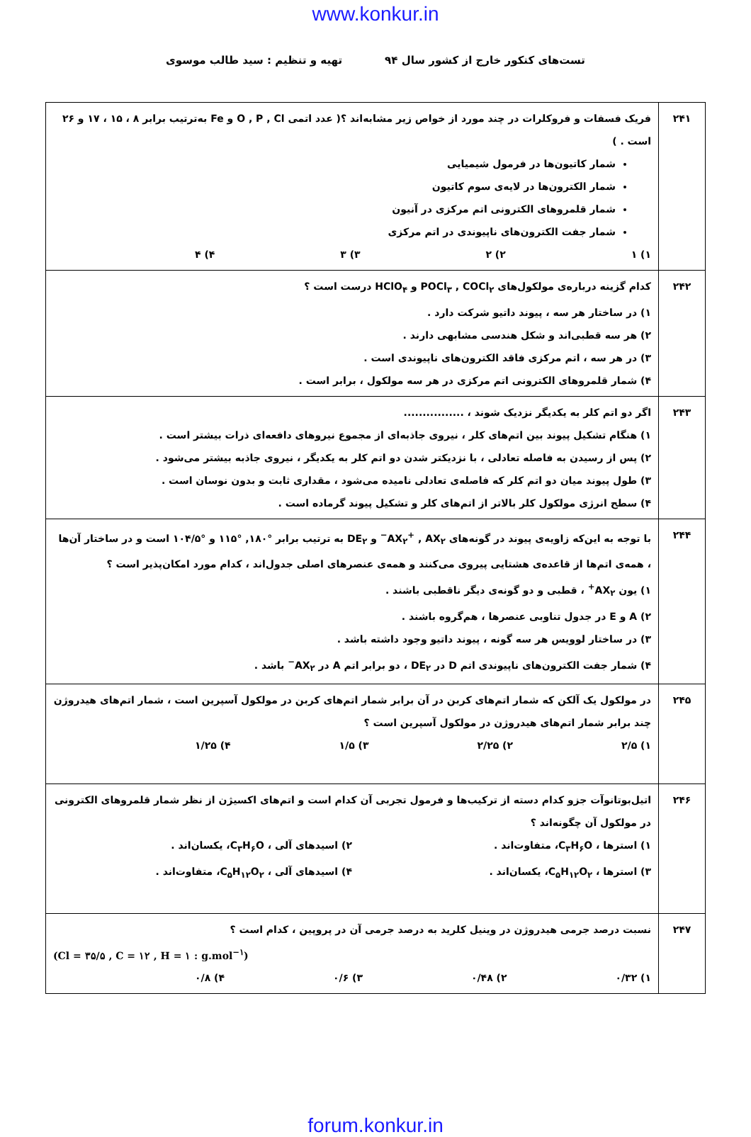www.konkur.in
تست‌های کنکور خارج از کشور سال ۹۴ تهیه و تنظیم : سید طالب موسوی
| ۲۴۱ | فریک فسفات و فروکلرات در چند مورد از خواص زیر مشابه‌اند ؟( عدد اتمی O , P , Cl و Fe به‌ترتیب برابر ۸ ، ۱۵ ، ۱۷ و ۲۶ است . ) شمار کاتیون‌ها در فرمول شیمیایی شمار الکترون‌ها در لایه‌ی سوم کاتیون شمار قلمروهای الکترونی اتم مرکزی در آنیون شمار جفت الکترون‌های ناپیوندی در اتم مرکزی ۱) ۱ ۲) ۲ ۳) ۳ ۴) ۴ |
| ۲۴۲ | کدام گزینه درباره‌ی مولکول‌های POCl<sub>۳</sub> , COCl<sub>۲</sub> و HClO<sub>۴</sub> درست است ؟ ۱) در ساختار هر سه ، پیوند داتیو شرکت دارد . ۲) هر سه قطبی‌اند و شکل هندسی مشابهی دارند . ۳) در هر سه ، اتم مرکزی فاقد الکترون‌های ناپیوندی است . ۴) شمار قلمروهای الکترونی اتم مرکزی در هر سه مولکول ، برابر است . |
| ۲۴۳ | اگر دو اتم کلر به یکدیگر نزدیک شوند ، ................ ۱) هنگام تشکیل پیوند بین اتم‌های کلر ، نیروی جاذبه‌ای از مجموع نیروهای دافعه‌ای ذرات بیشتر است . ۲) پس از رسیدن به فاصله تعادلی ، با نزدیکتر شدن دو اتم کلر به یکدیگر ، نیروی جاذبه بیشتر می‌شود . ۳) طول پیوند میان دو اتم کلر که فاصله‌ی تعادلی نامیده می‌شود ، مقداری ثابت و بدون نوسان است . ۴) سطح انرژی مولکول کلر بالاتر از اتم‌های کلر و تشکیل پیوند گرماده است . |
| ۲۴۴ | با توجه به این‌که زاویه‌ی پیوند در گونه‌های AX<sub>۲</sub><sup>+</sup> , AX<sub>۲</sub><sup>−</sup> و DE<sub>۲</sub> به ترتیب برابر °۱۸۰, °۱۱۵ و °۱۰۴/۵ است و در ساختار آن‌ها ، همه‌ی اتم‌ها از قاعده‌ی هشتایی پیروی می‌کنند و همه‌ی عنصرهای اصلی جدول‌اند ، کدام مورد امکان‌پذیر است ؟ ۱) یون AX<sub>۲</sub><sup>+</sup> ، قطبی و دو گونه‌ی دیگر ناقطبی باشند . ۲) A و E در جدول تناوبی عنصرها ، هم‌گروه باشند . ۳) در ساختار لوویس هر سه گونه ، پیوند داتیو وجود داشته باشد . ۴) شمار جفت الکترون‌های ناپیوندی اتم D در DE<sub>۲</sub> ، دو برابر اتم A در AX<sub>۲</sub><sup>−</sup> باشد . |
| ۲۴۵ | در مولکول یک آلکن که شمار اتم‌های کربن در آن برابر شمار اتم‌های کربن در مولکول آسپرین است ، شمار اتم‌های هیدروژن چند برابر شمار اتم‌های هیدروژن در مولکول آسپرین است ؟ ۱) ۲/۵ ۲) ۲/۲۵ ۳) ۱/۵ ۴) ۱/۲۵ |
| ۲۴۶ | اتیل‌بوتانوآت جزو کدام دسته از ترکیب‌ها و فرمول تجربی آن کدام است و اتم‌های اکسیژن از نظر شمار قلمروهای الکترونی در مولکول آن چگونه‌اند ؟ ۱) استرها ، C<sub>۳</sub>H<sub>۶</sub>O، متفاوت‌اند . ۲) اسیدهای آلی ، C<sub>۳</sub>H<sub>۶</sub>O، یکسان‌اند . ۳) استرها ، C<sub>۵</sub>H<sub>۱۲</sub>O<sub>۲</sub>، یکسان‌اند . ۴) اسیدهای آلی ، C<sub>۵</sub>H<sub>۱۲</sub>O<sub>۲</sub>، متفاوت‌اند . |
| ۲۴۷ | نسبت درصد جرمی هیدروژن در وینیل کلرید به درصد جرمی آن در پروپین ، کدام است ؟ (Cl = ۳۵/۵ , C = ۱۲ , H = ۱ : g.mol<sup>−۱</sup>) ۱) ۰/۳۲ ۲) ۰/۴۸ ۳) ۰/۶ ۴) ۰/۸ |
forum.konkur.in